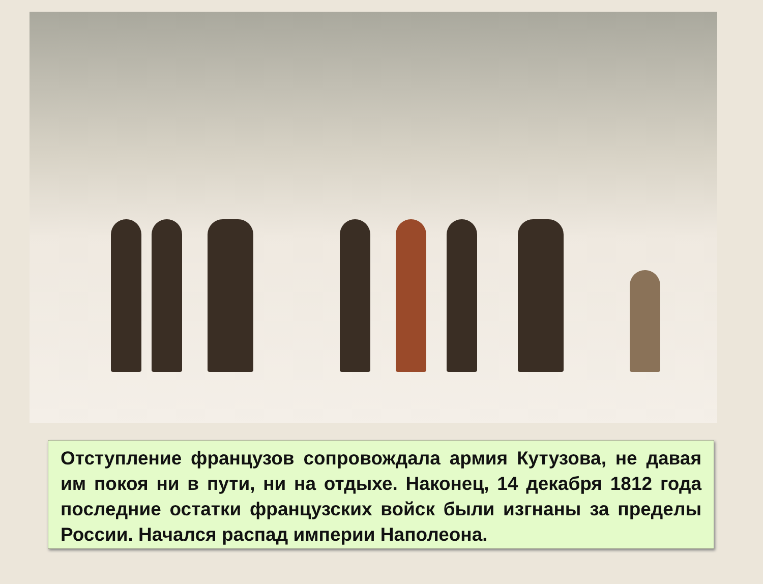Отступление французов сопровождала армия Кутузова, не давая им покоя ни в пути, ни на отдыхе. Наконец, 14 декабря 1812 года последние остатки французских войск были изгнаны за пределы России. Начался распад империи Наполеона.